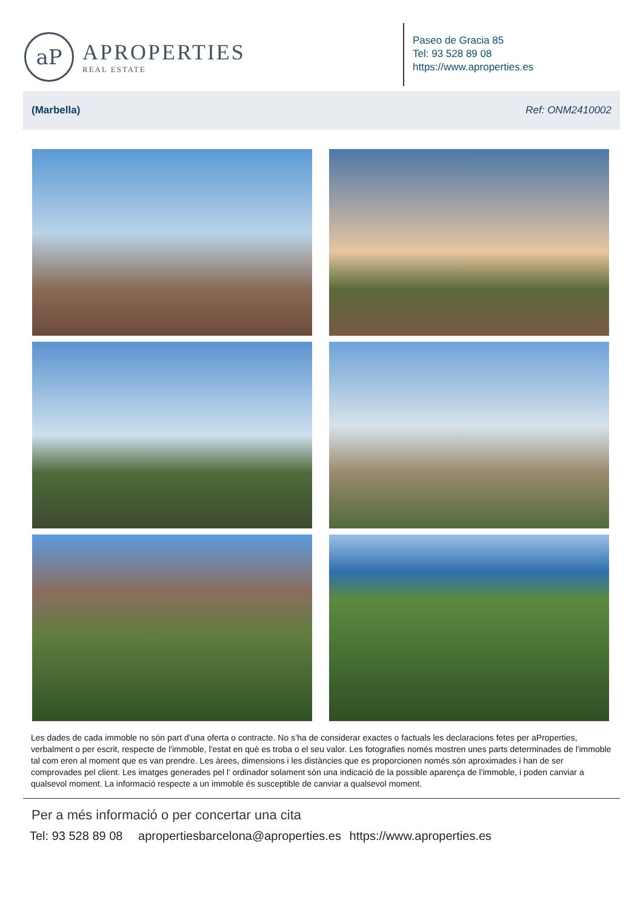aP
APROPERTIES
REAL ESTATE
Paseo de Gracia 85
Tel: 93 528 89 08
https://www.aproperties.es
(Marbella) Ref: ONM2410002
Les dades de cada immoble no són part d'una oferta o contracte. No s’ha de considerar exactes o factuals les declaracions fetes per aProperties, verbalment o per escrit, respecte de l'immoble, l'estat en què es troba o el seu valor. Les fotografies només mostren unes parts determinades de l'immoble tal com eren al moment que es van prendre. Les àrees, dimensions i les distàncies que es proporcionen només són aproximades i han de ser comprovades pel client. Les imatges generades pel l’ ordinador solament són una indicació de la possible aparença de l'immoble, i poden canviar a qualsevol moment. La informació respecte a un immoble és susceptible de canviar a qualsevol moment.
Per a més informació o per concertar una cita
Tel: 93 528 89 08 apropertiesbarcelona@aproperties.es https://www.aproperties.es